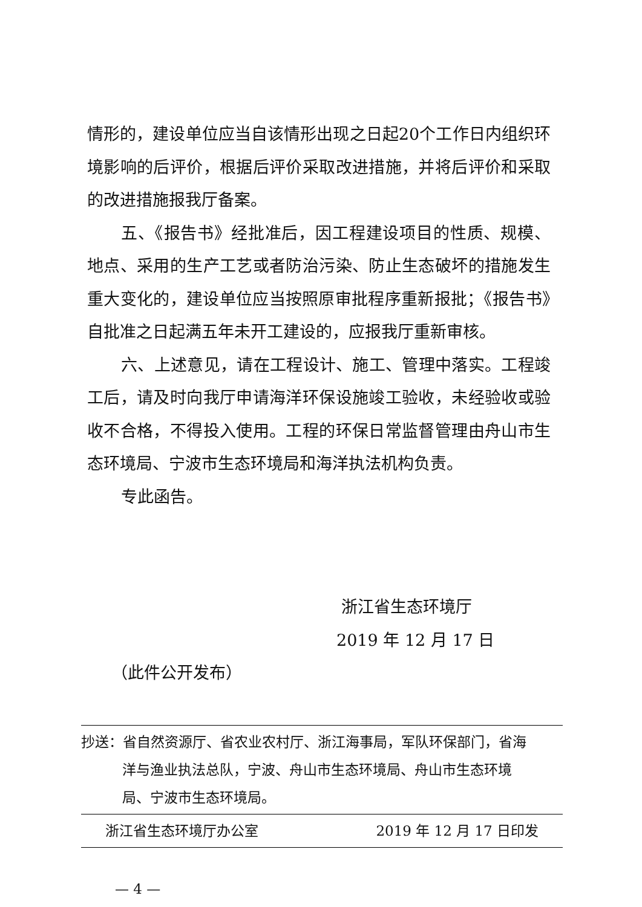情形的，建设单位应当自该情形出现之日起20个工作日内组织环境影响的后评价，根据后评价采取改进措施，并将后评价和采取的改进措施报我厅备案。
五、《报告书》经批准后，因工程建设项目的性质、规模、地点、采用的生产工艺或者防治污染、防止生态破坏的措施发生重大变化的，建设单位应当按照原审批程序重新报批；《报告书》自批准之日起满五年未开工建设的，应报我厅重新审核。
六、上述意见，请在工程设计、施工、管理中落实。工程竣工后，请及时向我厅申请海洋环保设施竣工验收，未经验收或验收不合格，不得投入使用。工程的环保日常监督管理由舟山市生态环境局、宁波市生态环境局和海洋执法机构负责。
专此函告。
浙江省生态环境厅
2019 年 12 月 17 日
（此件公开发布）
抄送：省自然资源厅、省农业农村厅、浙江海事局，军队环保部门，省海洋与渔业执法总队，宁波、舟山市生态环境局、舟山市生态环境局、宁波市生态环境局。
浙江省生态环境厅办公室 2019 年 12 月 17 日印发
— 4 —